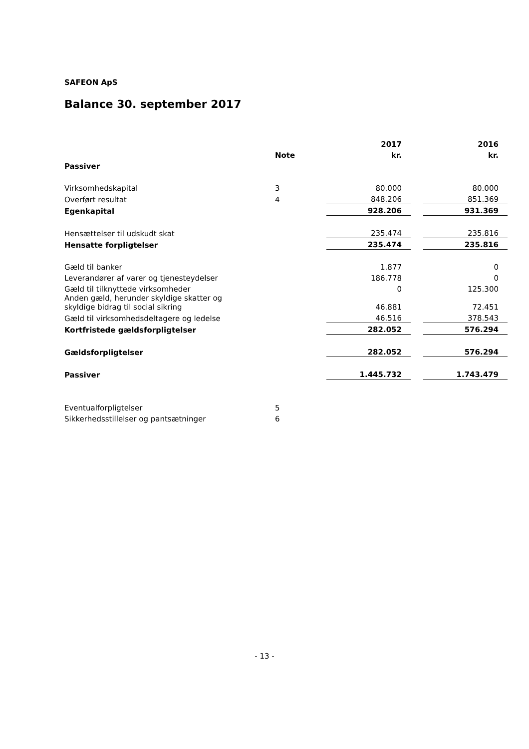SAFEON ApS
Balance 30. september 2017
| | | 2017 | | 2016 |
| --- | --- | --- | --- | --- |
| | Note | kr. | | kr. |
| Passiver | | | | |
| Virksomhedskapital | 3 | 80.000 | | 80.000 |
| Overført resultat | 4 | 848.206 | | 851.369 |
| Egenkapital | | 928.206 | | 931.369 |
| Hensættelser til udskudt skat | | 235.474 | | 235.816 |
| Hensatte forpligtelser | | 235.474 | | 235.816 |
| Gæld til banker | | 1.877 | | 0 |
| Leverandører af varer og tjenesteydelser | | 186.778 | | 0 |
| Gæld til tilknyttede virksomheder | | 0 | | 125.300 |
| Anden gæld, herunder skyldige skatter og skyldige bidrag til social sikring | | 46.881 | | 72.451 |
| Gæld til virksomhedsdeltagere og ledelse | | 46.516 | | 378.543 |
| Kortfristede gældsforpligtelser | | 282.052 | | 576.294 |
| Gældsforpligtelser | | 282.052 | | 576.294 |
| Passiver | | 1.445.732 | | 1.743.479 |
| Eventualforpligtelser | 5 | | | |
| Sikkerhedsstillelser og pantsætninger | 6 | | | |
- 13 -